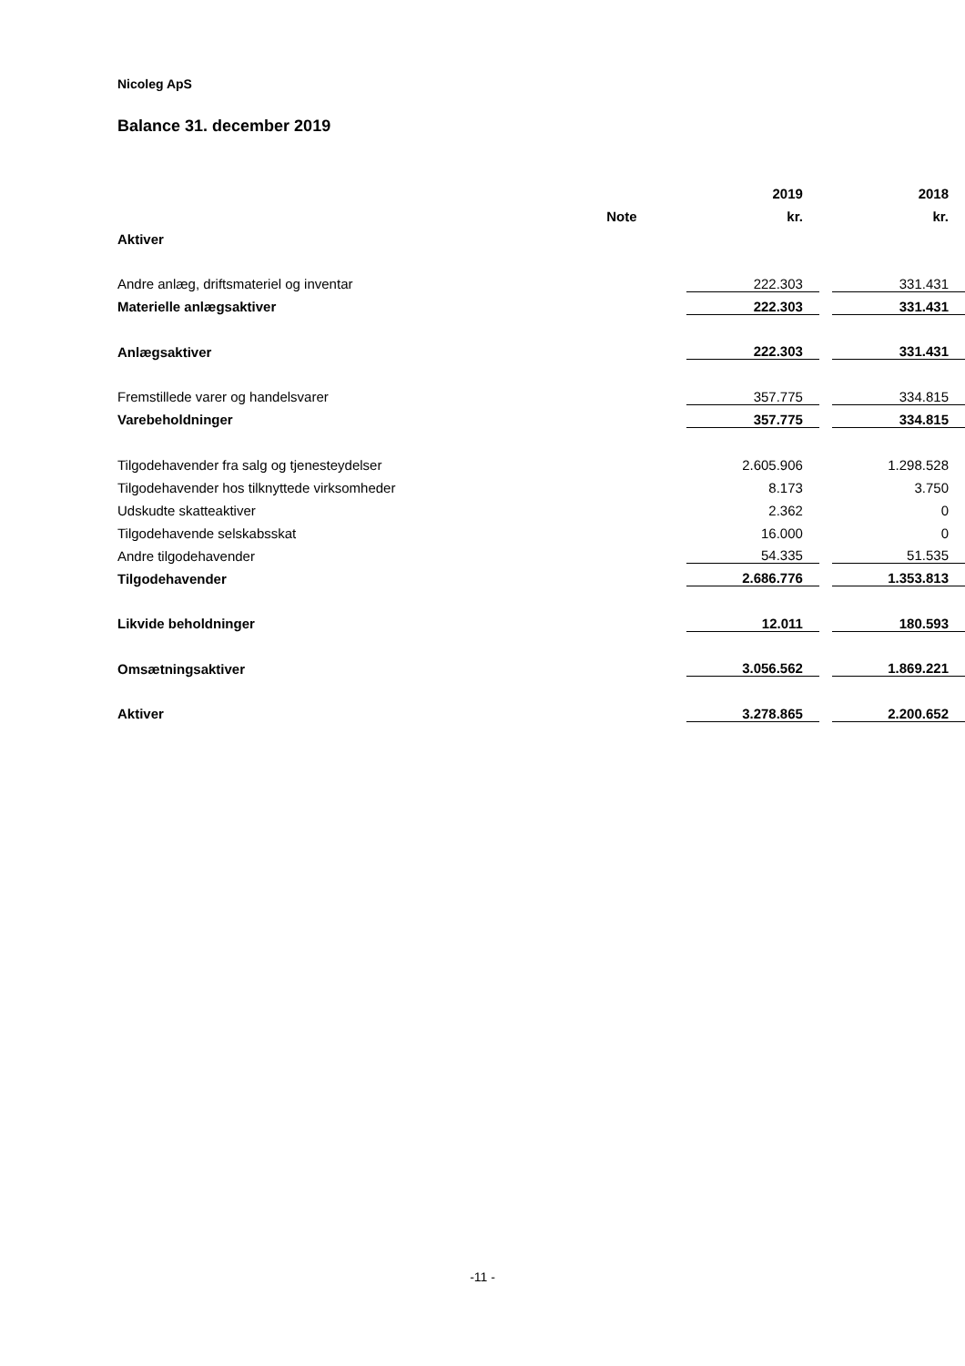Nicoleg ApS
Balance 31. december 2019
| | | 2019 | | 2018 |
| | Note | kr. | | kr. |
| Aktiver | | | | |
| Andre anlæg, driftsmateriel og inventar | | 222.303 | | 331.431 |
| Materielle anlægsaktiver | | 222.303 | | 331.431 |
| Anlægsaktiver | | 222.303 | | 331.431 |
| Fremstillede varer og handelsvarer | | 357.775 | | 334.815 |
| Varebeholdninger | | 357.775 | | 334.815 |
| Tilgodehavender fra salg og tjenesteydelser | | 2.605.906 | | 1.298.528 |
| Tilgodehavender hos tilknyttede virksomheder | | 8.173 | | 3.750 |
| Udskudte skatteaktiver | | 2.362 | | 0 |
| Tilgodehavende selskabsskat | | 16.000 | | 0 |
| Andre tilgodehavender | | 54.335 | | 51.535 |
| Tilgodehavender | | 2.686.776 | | 1.353.813 |
| Likvide beholdninger | | 12.011 | | 180.593 |
| Omsætningsaktiver | | 3.056.562 | | 1.869.221 |
| Aktiver | | 3.278.865 | | 2.200.652 |
-11 -